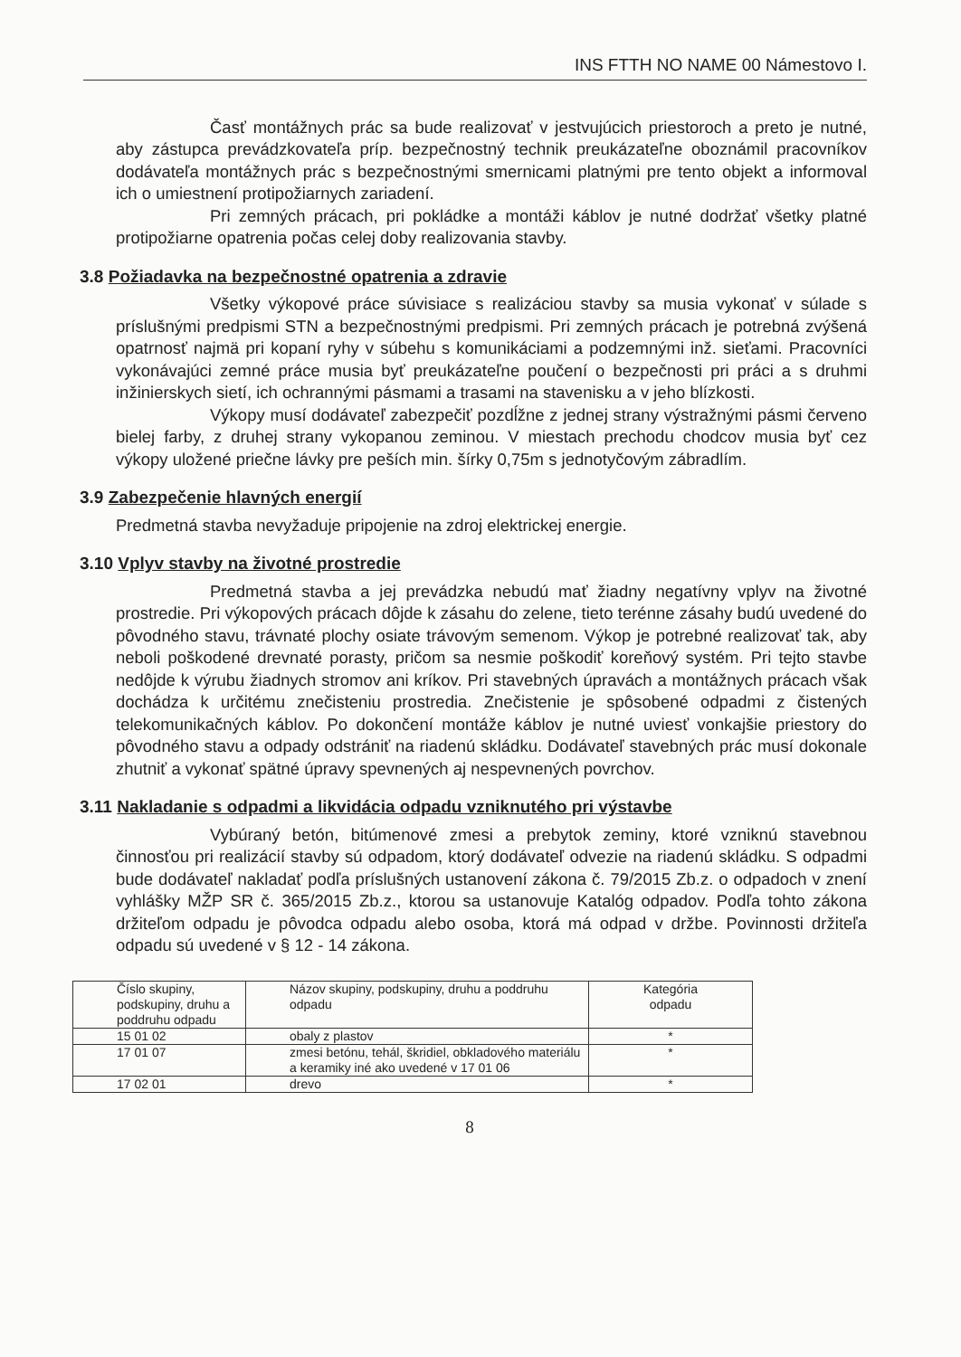INS FTTH NO NAME 00 Námestovo I.
Časť montážnych prác sa bude realizovať v jestvujúcich priestoroch a preto je nutné, aby zástupca prevádzkovateľa príp. bezpečnostný technik preukázateľne oboznámil pracovníkov dodávateľa montážnych prác s bezpečnostnými smernicami platnými pre tento objekt a informoval ich o umiestnení protipožiarnych zariadení.
Pri zemných prácach, pri pokládke a montáži káblov je nutné dodržať všetky platné protipožiarne opatrenia počas celej doby realizovania stavby.
3.8 Požiadavka na bezpečnostné opatrenia a zdravie
Všetky výkopové práce súvisiace s realizáciou stavby sa musia vykonať v súlade s príslušnými predpismi STN a bezpečnostnými predpismi. Pri zemných prácach je potrebná zvýšená opatrnosť najmä pri kopaní ryhy v súbehu s komunikáciami a podzemnými inž. sieťami. Pracovníci vykonávajúci zemné práce musia byť preukázateľne poučení o bezpečnosti pri práci a s druhmi inžinierskych sietí, ich ochrannými pásmami a trasami na stavenisku a v jeho blízkosti.
Výkopy musí dodávateľ zabezpečiť pozdĺžne z jednej strany výstražnými pásmi červeno bielej farby, z druhej strany vykopanou zeminou. V miestach prechodu chodcov musia byť cez výkopy uložené priečne lávky pre peších min. šírky 0,75m s jednotyčovým zábradlím.
3.9 Zabezpečenie hlavných energií
Predmetná stavba nevyžaduje pripojenie na zdroj elektrickej energie.
3.10 Vplyv stavby na životné prostredie
Predmetná stavba a jej prevádzka nebudú mať žiadny negatívny vplyv na životné prostredie. Pri výkopových prácach dôjde k zásahu do zelene, tieto terénne zásahy budú uvedené do pôvodného stavu, trávnaté plochy osiate trávovým semenom. Výkop je potrebné realizovať tak, aby neboli poškodené drevnaté porasty, pričom sa nesmie poškodiť koreňový systém. Pri tejto stavbe nedôjde k výrubu žiadnych stromov ani kríkov. Pri stavebných úpravách a montážnych prácach však dochádza k určitému znečisteniu prostredia. Znečistenie je spôsobené odpadmi z čistených telekomunikačných káblov. Po dokončení montáže káblov je nutné uviesť vonkajšie priestory do pôvodného stavu a odpady odstrániť na riadenú skládku. Dodávateľ stavebných prác musí dokonale zhutniť a vykonať spätné úpravy spevnených aj nespevnených povrchov.
3.11 Nakladanie s odpadmi a likvidácia odpadu vzniknutého pri výstavbe
Vybúraný betón, bitúmenové zmesi a prebytok zeminy, ktoré vzniknú stavebnou činnosťou pri realizácií stavby sú odpadom, ktorý dodávateľ odvezie na riadenú skládku. S odpadmi bude dodávateľ nakladať podľa príslušných ustanovení zákona č. 79/2015 Zb.z. o odpadoch v znení vyhlášky MŽP SR č. 365/2015 Zb.z., ktorou sa ustanovuje Katalóg odpadov. Podľa tohto zákona držiteľom odpadu je pôvodca odpadu alebo osoba, ktorá má odpad v držbe. Povinnosti držiteľa odpadu sú uvedené v § 12 - 14 zákona.
| Číslo skupiny, podskupiny, druhu a poddruhu odpadu | Názov skupiny, podskupiny, druhu a poddruhu odpadu | Kategória odpadu |
| 15 01 02 | obaly z plastov | * |
| 17 01 07 | zmesi betónu, tehál, škridiel, obkladového materiálu a keramiky iné ako uvedené v 17 01 06 | * |
| 17 02 01 | drevo | * |
8